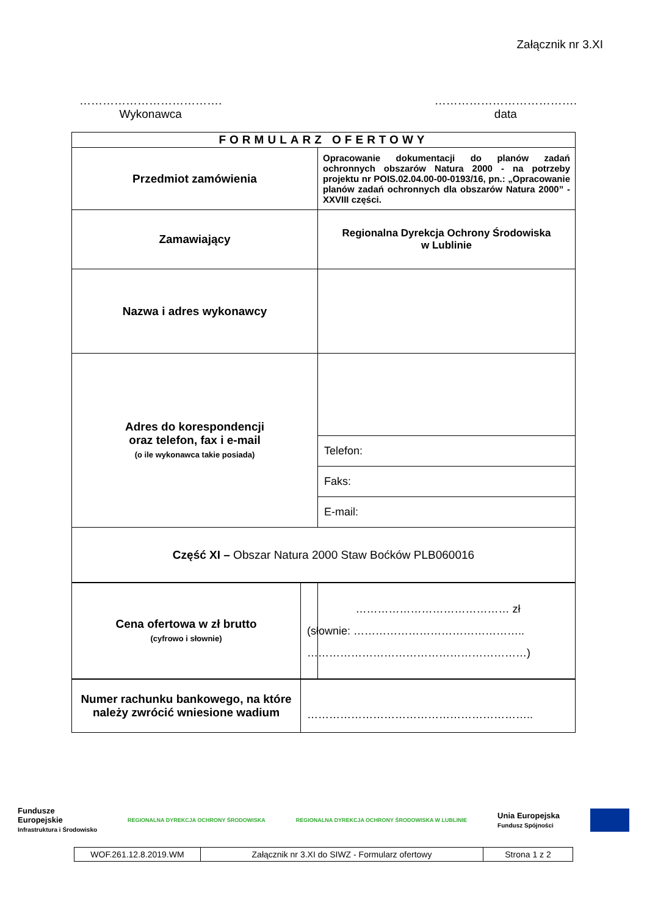Załącznik nr 3.XI
……………………………….
Wykonawca
……………………………….
data
| FORMULARZ OFERTOWY | |
| Przedmiot zamówienia | Opracowanie dokumentacji do planów zadań ochronnych obszarów Natura 2000 - na potrzeby projektu nr POIS.02.04.00-00-0193/16, pn.: „Opracowanie planów zadań ochronnych dla obszarów Natura 2000” - XXVIII części. |
| Zamawiający | Regionalna Dyrekcja Ochrony Środowiska w Lublinie |
| Nazwa i adres wykonawcy | |
| Adres do korespondencji oraz telefon, fax i e-mail (o ile wykonawca takie posiada) | |
| | Telefon: |
| | Faks: |
| | E-mail: |
| Część XI – Obszar Natura 2000 Staw Boćków PLB060016 | |
| Cena ofertowa w zł brutto (cyfrowo i słownie) | …………………………………… zł (słownie: ……………………………………….. ……………………………………………………) |
| Numer rachunku bankowego, na które należy zwrócić wniesione wadium | …………………………………………………….. |
Fundusze
Europejskie
Infrastruktura i Środowisko
REGIONALNA DYREKCJA OCHRONY ŚRODOWISKA
REGIONALNA DYREKCJA OCHRONY ŚRODOWISKA W LUBLINIE
Unia Europejska
Fundusz Spójności
| WOF.261.12.8.2019.WM | Załącznik nr 3.XI do SIWZ - Formularz ofertowy | Strona 1 z 2 |